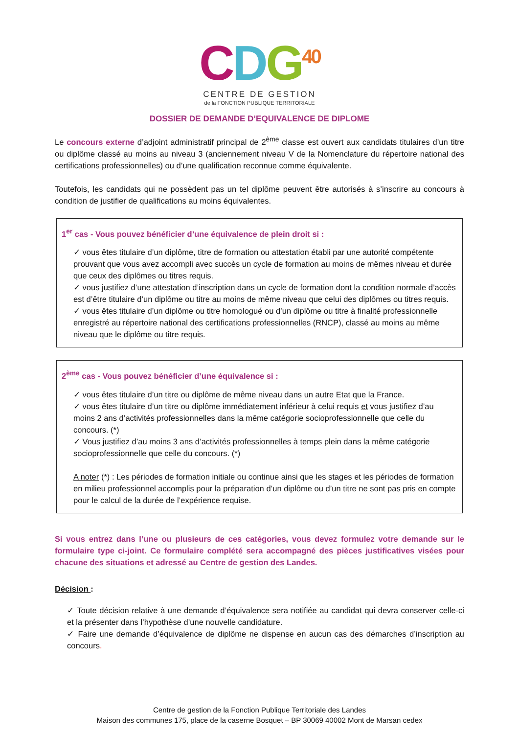CDG<sup>40</sup>
CENTRE DE GESTION
de la FONCTION PUBLIQUE TERRITORIALE
DOSSIER DE DEMANDE D’EQUIVALENCE DE DIPLOME
Le concours externe d’adjoint administratif principal de 2<sup>ème</sup> classe est ouvert aux candidats titulaires d’un titre ou diplôme classé au moins au niveau 3 (anciennement niveau V de la Nomenclature du répertoire national des certifications professionnelles) ou d’une qualification reconnue comme équivalente.
Toutefois, les candidats qui ne possèdent pas un tel diplôme peuvent être autorisés à s’inscrire au concours à condition de justifier de qualifications au moins équivalentes.
1<sup>er</sup> cas - Vous pouvez bénéficier d’une équivalence de plein droit si :
✓ vous êtes titulaire d’un diplôme, titre de formation ou attestation établi par une autorité compétente prouvant que vous avez accompli avec succès un cycle de formation au moins de mêmes niveau et durée que ceux des diplômes ou titres requis.
✓ vous justifiez d’une attestation d’inscription dans un cycle de formation dont la condition normale d’accès est d’être titulaire d’un diplôme ou titre au moins de même niveau que celui des diplômes ou titres requis.
✓ vous êtes titulaire d’un diplôme ou titre homologué ou d’un diplôme ou titre à finalité professionnelle enregistré au répertoire national des certifications professionnelles (RNCP), classé au moins au même niveau que le diplôme ou titre requis.
2<sup>ème</sup> cas - Vous pouvez bénéficier d’une équivalence si :
✓ vous êtes titulaire d’un titre ou diplôme de même niveau dans un autre Etat que la France.
✓ vous êtes titulaire d’un titre ou diplôme immédiatement inférieur à celui requis et vous justifiez d’au moins 2 ans d’activités professionnelles dans la même catégorie socioprofessionnelle que celle du concours. (*)
✓ Vous justifiez d’au moins 3 ans d’activités professionnelles à temps plein dans la même catégorie socioprofessionnelle que celle du concours. (*)
A noter (*) : Les périodes de formation initiale ou continue ainsi que les stages et les périodes de formation en milieu professionnel accomplis pour la préparation d’un diplôme ou d’un titre ne sont pas pris en compte pour le calcul de la durée de l’expérience requise.
Si vous entrez dans l’une ou plusieurs de ces catégories, vous devez formulez votre demande sur le formulaire type ci-joint. Ce formulaire complété sera accompagné des pièces justificatives visées pour chacune des situations et adressé au Centre de gestion des Landes.
Décision :
✓ Toute décision relative à une demande d’équivalence sera notifiée au candidat qui devra conserver celle-ci et la présenter dans l’hypothèse d’une nouvelle candidature.
✓ Faire une demande d’équivalence de diplôme ne dispense en aucun cas des démarches d’inscription au concours.
Centre de gestion de la Fonction Publique Territoriale des Landes
Maison des communes 175, place de la caserne Bosquet – BP 30069 40002 Mont de Marsan cedex